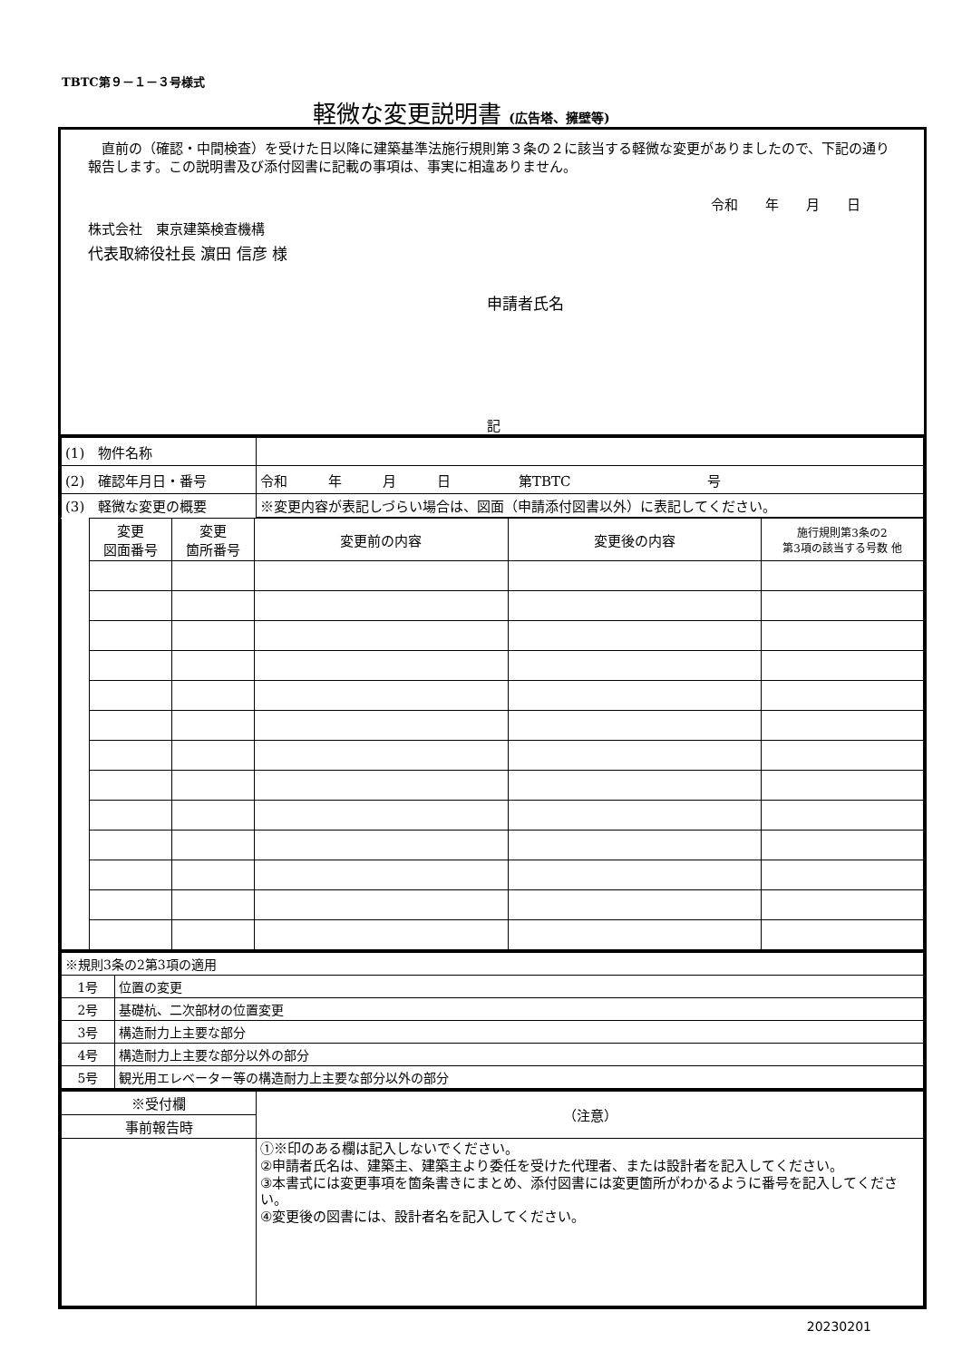TBTC第９－１－３号様式
軽微な変更説明書 (広告塔、擁壁等)
　直前の（確認・中間検査）を受けた日以降に建築基準法施行規則第３条の２に該当する軽微な変更がありましたので、下記の通り報告します。この説明書及び添付図書に記載の事項は、事実に相違ありません。
令和　　年　　月　　日
株式会社　東京建築検査機構
代表取締役社長 濵田 信彦 様
申請者氏名
記
| (1) 物件名称 | |
| (2) 確認年月日・番号 | 令和 年 月 日 第TBTC 号 |
| (3) 軽微な変更の概要 | ※変更内容が表記しづらい場合は、図面（申請添付図書以外）に表記してください。 |
| | 変更 図面番号 | 変更 箇所番号 | 変更前の内容 | 変更後の内容 | 施行規則第3条の2 第3項の該当する号数 他 |
| ※規則3条の2第3項の適用 | |
| 1号 | 位置の変更 |
| 2号 | 基礎杭、二次部材の位置変更 |
| 3号 | 構造耐力上主要な部分 |
| 4号 | 構造耐力上主要な部分以外の部分 |
| 5号 | 観光用エレベーター等の構造耐力上主要な部分以外の部分 |
| ※受付欄 | （注意） |
| 事前報告時 | |
| | ①※印のある欄は記入しないでください。 ②申請者氏名は、建築主、建築主より委任を受けた代理者、または設計者を記入してください。 ③本書式には変更事項を箇条書きにまとめ、添付図書には変更箇所がわかるように番号を記入してください。 ④変更後の図書には、設計者名を記入してください。 |
20230201